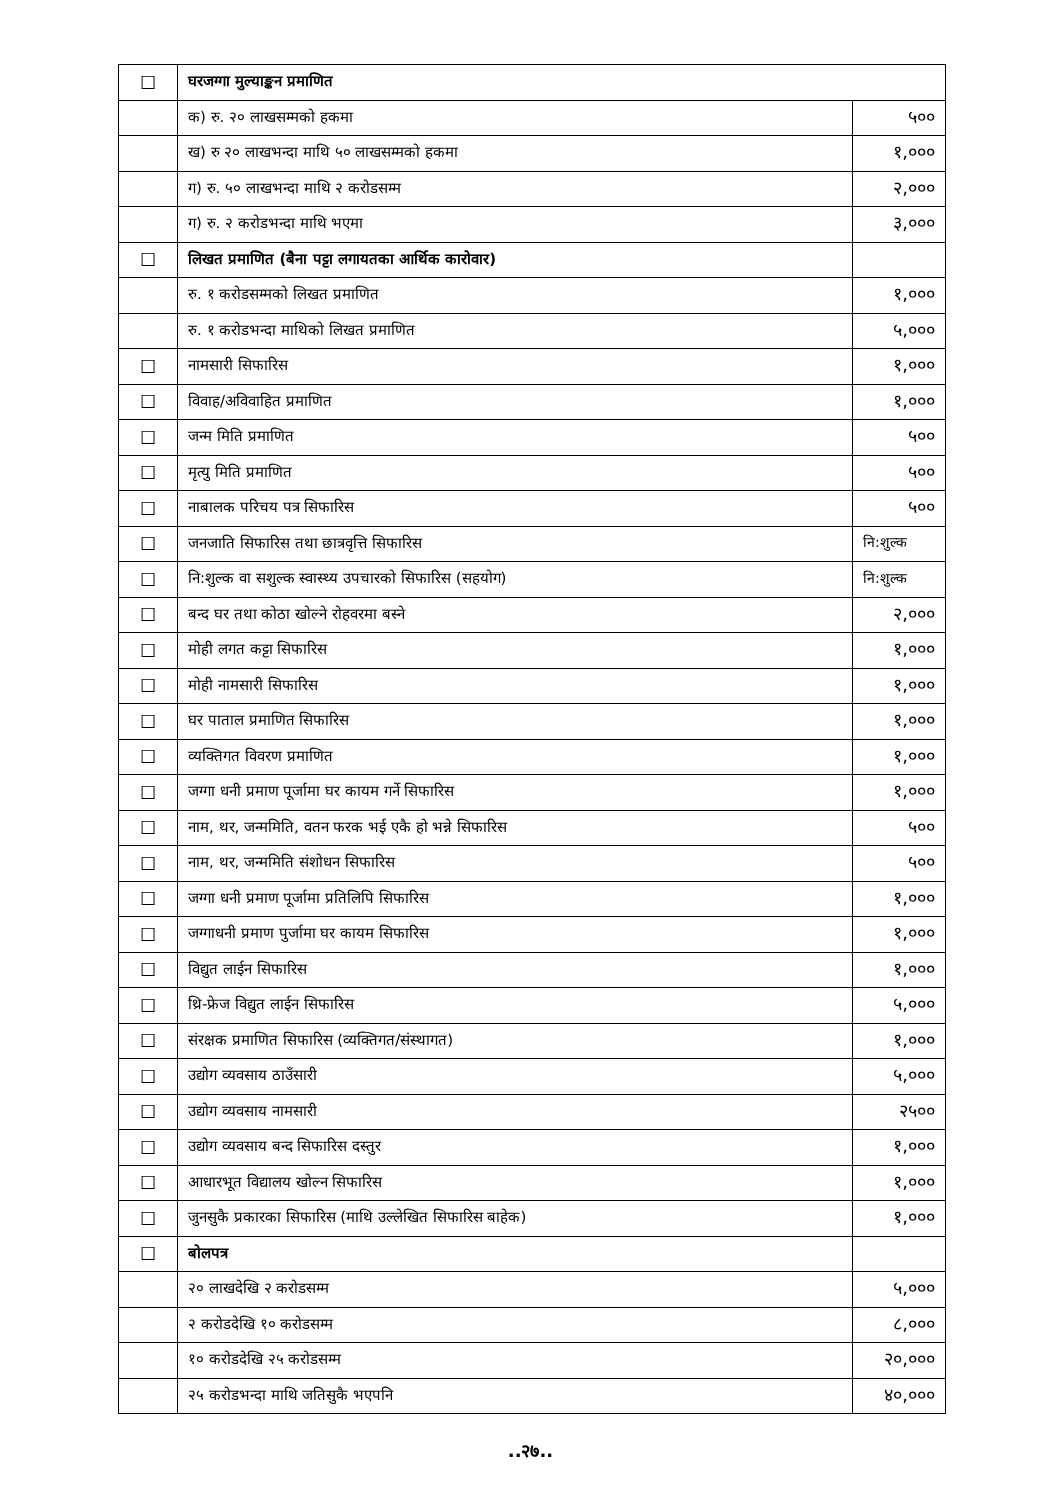| ☐ | घरजग्गा मुल्याङ्कन प्रमाणित | |
| | क) रु. २० लाखसम्मको हकमा | ५०० |
| | ख) रु २० लाखभन्दा माथि ५० लाखसम्मको हकमा | १,००० |
| | ग) रु. ५० लाखभन्दा माथि २ करोडसम्म | २,००० |
| | ग) रु. २ करोडभन्दा माथि भएमा | ३,००० |
| ☐ | लिखत प्रमाणित (बैना पट्टा लगायतका आर्थिक कारोवार) | |
| | रु. १ करोडसम्मको लिखत प्रमाणित | १,००० |
| | रु. १ करोडभन्दा माथिको लिखत प्रमाणित | ५,००० |
| ☐ | नामसारी सिफारिस | १,००० |
| ☐ | विवाह/अविवाहित प्रमाणित | १,००० |
| ☐ | जन्म मिति प्रमाणित | ५०० |
| ☐ | मृत्यु मिति प्रमाणित | ५०० |
| ☐ | नाबालक परिचय पत्र सिफारिस | ५०० |
| ☐ | जनजाति सिफारिस तथा छात्रवृत्ति सिफारिस | नि:शुल्क |
| ☐ | नि:शुल्क वा सशुल्क स्वास्थ्य उपचारको सिफारिस (सहयोग) | नि:शुल्क |
| ☐ | बन्द घर तथा कोठा खोल्ने रोहवरमा बस्ने | २,००० |
| ☐ | मोही लगत कट्टा सिफारिस | १,००० |
| ☐ | मोही नामसारी सिफारिस | १,००० |
| ☐ | घर पाताल प्रमाणित सिफारिस | १,००० |
| ☐ | व्यक्तिगत विवरण प्रमाणित | १,००० |
| ☐ | जग्गा धनी प्रमाण पूर्जामा घर कायम गर्ने सिफारिस | १,००० |
| ☐ | नाम, थर, जन्ममिति, वतन फरक भई एकै हो भन्ने सिफारिस | ५०० |
| ☐ | नाम, थर, जन्ममिति संशोधन सिफारिस | ५०० |
| ☐ | जग्गा धनी प्रमाण पूर्जामा प्रतिलिपि सिफारिस | १,००० |
| ☐ | जग्गाधनी प्रमाण पुर्जामा घर कायम सिफारिस | १,००० |
| ☐ | विद्युत लाईन सिफारिस | १,००० |
| ☐ | थ्रि-फ्रेज विद्युत लाईन सिफारिस | ५,००० |
| ☐ | संरक्षक प्रमाणित सिफारिस (व्यक्तिगत/संस्थागत) | १,००० |
| ☐ | उद्योग व्यवसाय ठाउँसारी | ५,००० |
| ☐ | उद्योग व्यवसाय नामसारी | २५०० |
| ☐ | उद्योग व्यवसाय बन्द सिफारिस दस्तुर | १,००० |
| ☐ | आधारभूत विद्यालय खोल्न सिफारिस | १,००० |
| ☐ | जुनसुकै प्रकारका सिफारिस (माथि उल्लेखित सिफारिस बाहेक) | १,००० |
| ☐ | बोलपत्र | |
| | २० लाखदेखि २ करोडसम्म | ५,००० |
| | २ करोडदेखि १० करोडसम्म | ८,००० |
| | १० करोडदेखि २५ करोडसम्म | २०,००० |
| | २५ करोडभन्दा माथि जतिसुकै भएपनि | ४०,००० |
..२७..